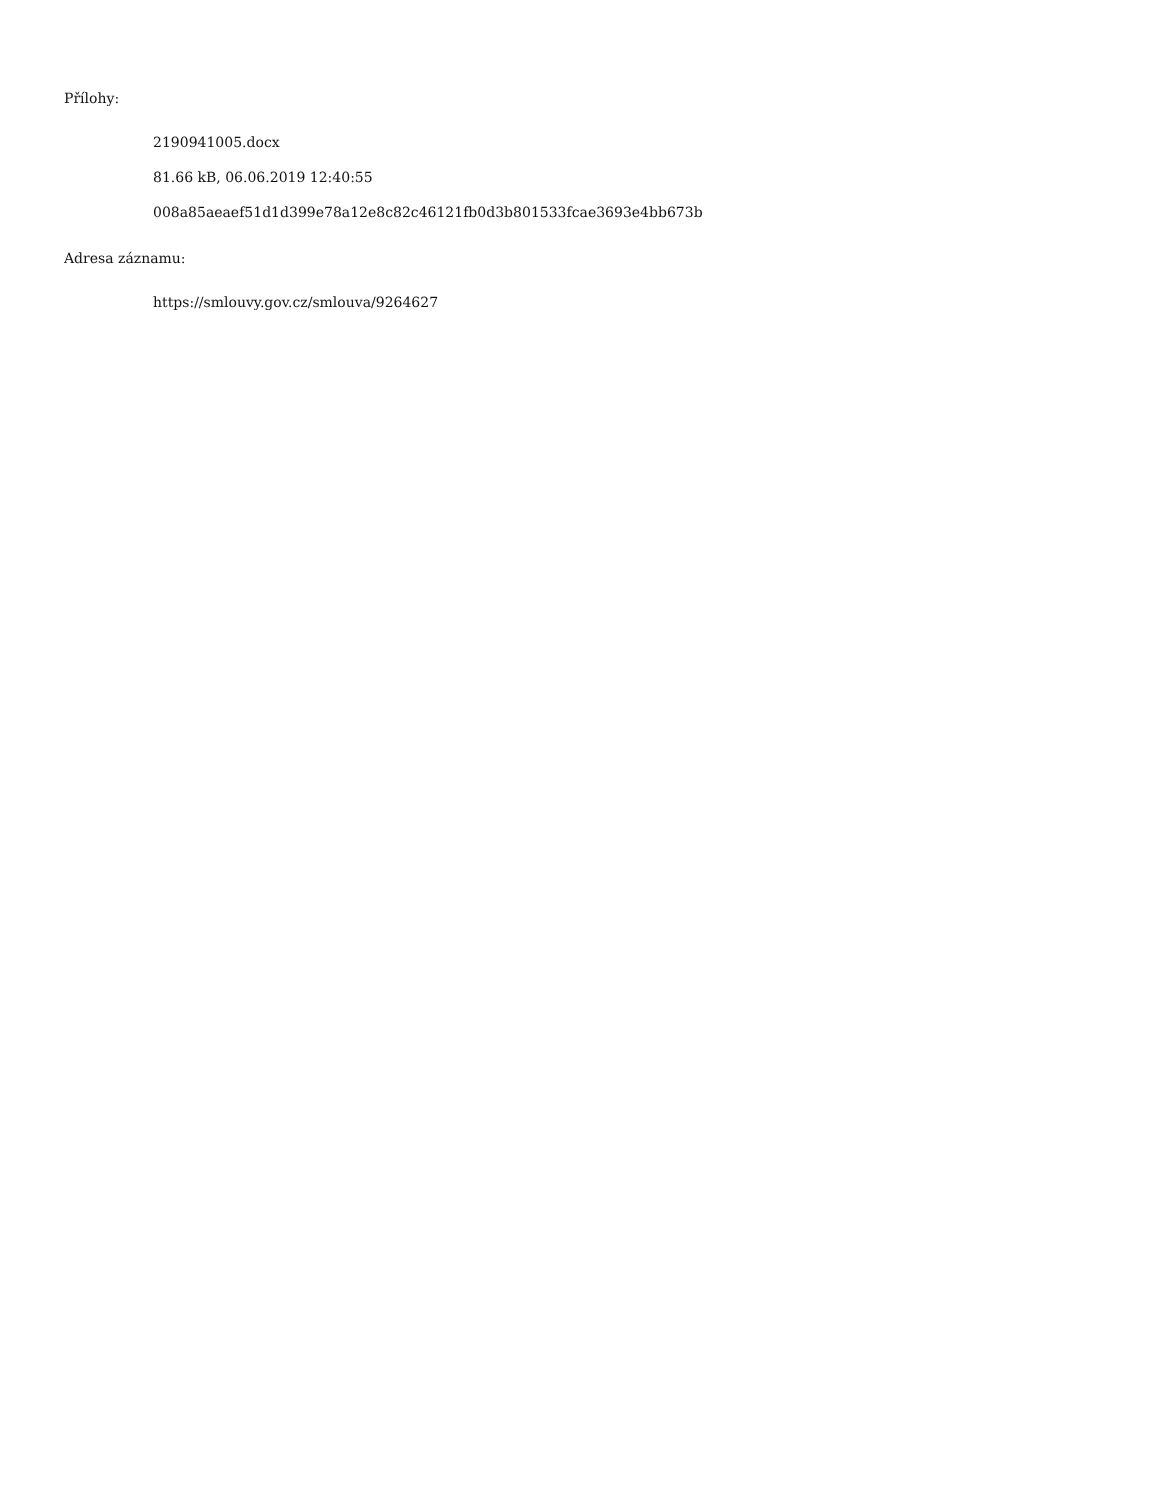Přílohy:
2190941005.docx
81.66 kB, 06.06.2019 12:40:55
008a85aeaef51d1d399e78a12e8c82c46121fb0d3b801533fcae3693e4bb673b
Adresa záznamu:
https://smlouvy.gov.cz/smlouva/9264627